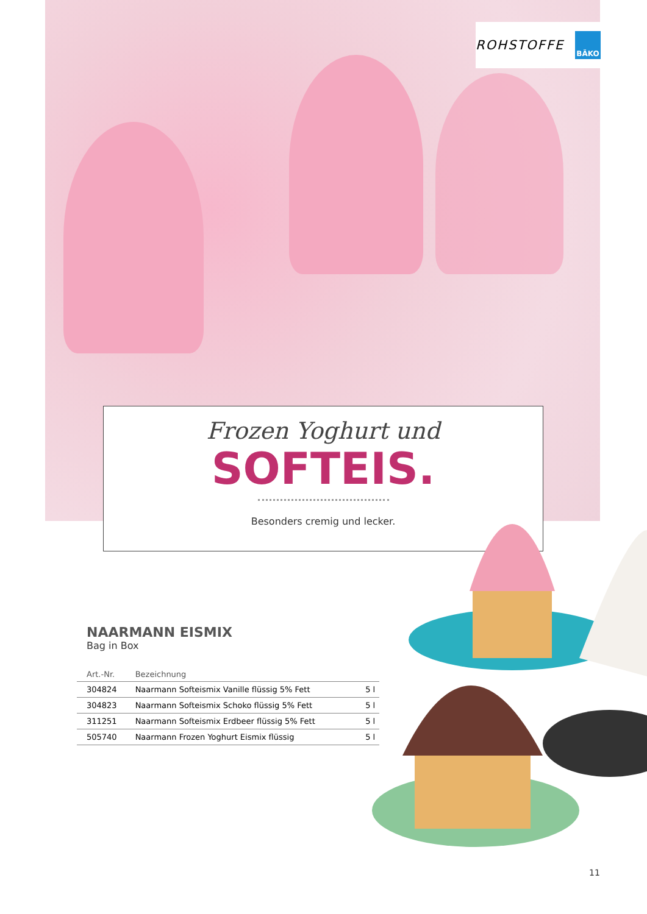ROHSTOFFE
BÄKO
Frozen Yoghurt und
SOFTEIS.
Besonders cremig und lecker.
NAARMANN EISMIX
Bag in Box
| Art.-Nr. | Bezeichnung | |
| --- | --- | --- |
| 304824 | Naarmann Softeismix Vanille flüssig 5% Fett | 5 l |
| 304823 | Naarmann Softeismix Schoko flüssig 5% Fett | 5 l |
| 311251 | Naarmann Softeismix Erdbeer flüssig 5% Fett | 5 l |
| 505740 | Naarmann Frozen Yoghurt Eismix flüssig | 5 l |
11